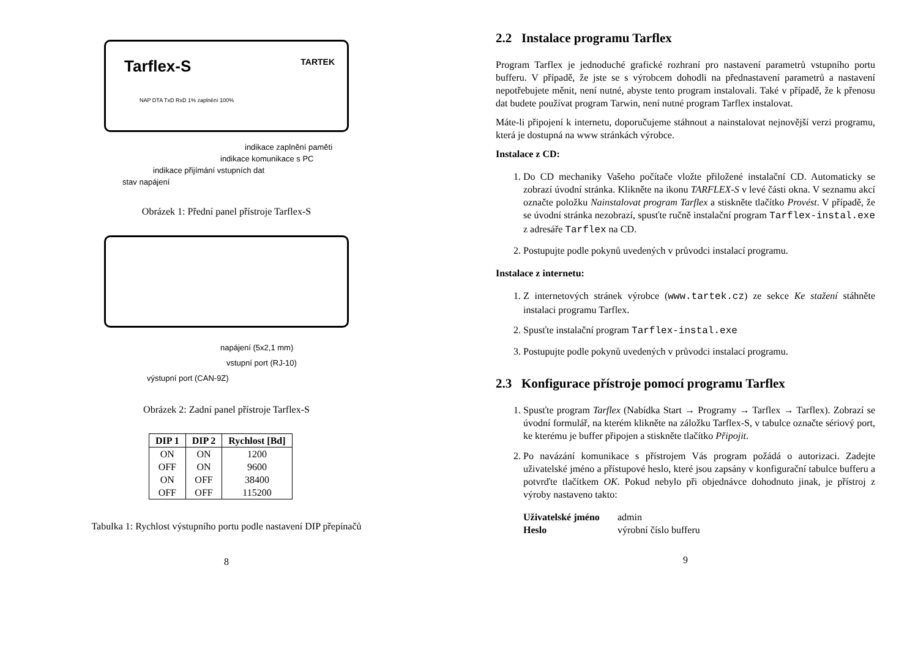Tarflex-S TARTEK
NAP DTA TxD RxD 1% zaplnění 100%
indikace zaplnění paměti
indikace komunikace s PC
indikace přijímání vstupních dat
stav napájení
Obrázek 1: Přední panel přístroje Tarflex-S
napájení (5x2,1 mm)
vstupní port (RJ-10)
výstupní port (CAN-9Z)
Obrázek 2: Zadní panel přístroje Tarflex-S
| DIP 1 | DIP 2 | Rychlost [Bd] |
| --- | --- | --- |
| ON | ON | 1200 |
| OFF | ON | 9600 |
| ON | OFF | 38400 |
| OFF | OFF | 115200 |
Tabulka 1: Rychlost výstupního portu podle nastavení DIP přepínačů
8
2.2 Instalace programu Tarflex
Program Tarflex je jednoduché grafické rozhraní pro nastavení parametrů vstupního portu bufferu. V případě, že jste se s výrobcem dohodli na přednastavení parametrů a nastavení nepotřebujete měnit, není nutné, abyste tento program instalovali. Také v případě, že k přenosu dat budete používat program Tarwin, není nutné program Tarflex instalovat.
Máte-li připojení k internetu, doporučujeme stáhnout a nainstalovat nejnovější verzi programu, která je dostupná na www stránkách výrobce.
Instalace z CD:
1. Do CD mechaniky Vašeho počítače vložte přiložené instalační CD. Automaticky se zobrazí úvodní stránka. Klikněte na ikonu TARFLEX-S v levé části okna. V seznamu akcí označte položku Nainstalovat program Tarflex a stiskněte tlačítko Provést. V případě, že se úvodní stránka nezobrazí, spusťte ručně instalační program Tarflex-instal.exe z adresáře Tarflex na CD.
2. Postupujte podle pokynů uvedených v průvodci instalací programu.
Instalace z internetu:
1. Z internetových stránek výrobce (www.tartek.cz) ze sekce Ke stažení stáhněte instalaci programu Tarflex.
2. Spusťte instalační program Tarflex-instal.exe
3. Postupujte podle pokynů uvedených v průvodci instalací programu.
2.3 Konfigurace přístroje pomocí programu Tarflex
1. Spusťte program Tarflex (Nabídka Start → Programy → Tarflex → Tarflex). Zobrazí se úvodní formulář, na kterém klikněte na záložku Tarflex-S, v tabulce označte sériový port, ke kterému je buffer připojen a stiskněte tlačítko Připojit.
2. Po navázání komunikace s přístrojem Vás program požádá o autorizaci. Zadejte uživatelské jméno a přístupové heslo, které jsou zapsány v konfigurační tabulce bufferu a potvrďte tlačítkem OK. Pokud nebylo při objednávce dohodnuto jinak, je přístroj z výroby nastaveno takto:
Uživatelské jméno admin
Heslo výrobní číslo bufferu
9